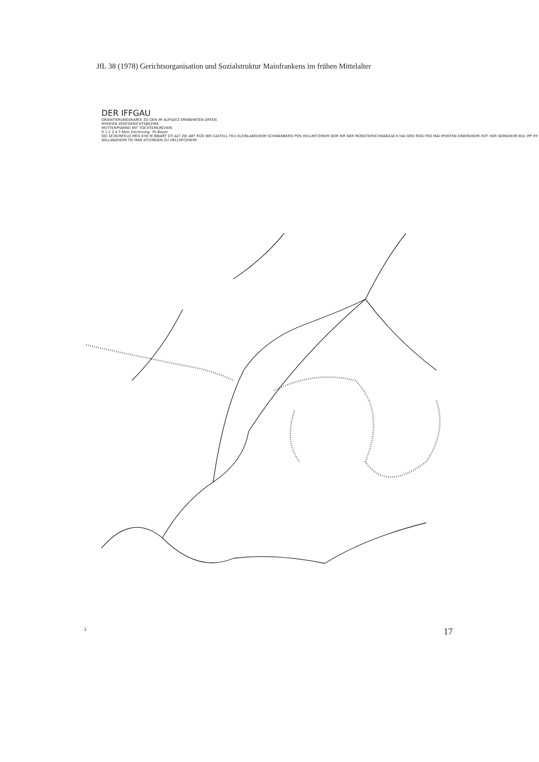JfL 38 (1978) Gerichtsorganisation und Sozialstruktur Mainfrankens im frühen Mittelalter
DER IFFGAU
ORIENTIERUNGSKARTE ZU DEN IM AUFSATZ ERWÄHNTEN ORTEN
IPHOFEN ZENTGERICHTSBEZIRK
MUTTERPFARREI MIT TOCHTERKIRCHEN
0 1 2 3 4 5 6km Zeichnung: Th.Beyer
GEI SCHEINFELD MEG EHE M.BIBART STI ALT ZIE ABT RÜD BIR CASTELL FEU KLEINLANGHEIM SCHWANBERG POS HELLMITZHEIM DOR KIR NER MÜNSTERSCHWARZACH HAI GRO ROD FRO MAI IPHOFEN EINERSHEIM HUT HER SEINSHEIM BUL IPP IFF WILLANZHEIM TIE MAR KITZINGEN ZU HELLMITZHEIM
3 17